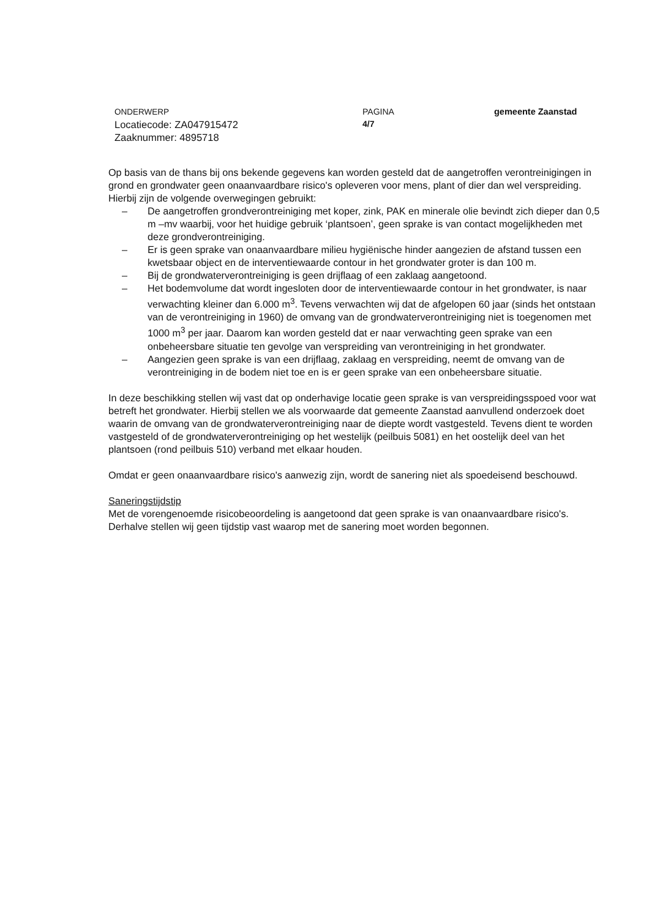ONDERWERP
Locatiecode: ZA047915472
Zaaknummer: 4895718
PAGINA
4/7
gemeente Zaanstad
Op basis van de thans bij ons bekende gegevens kan worden gesteld dat de aangetroffen verontreinigingen in grond en grondwater geen onaanvaardbare risico's opleveren voor mens, plant of dier dan wel verspreiding.
Hierbij zijn de volgende overwegingen gebruikt:
– De aangetroffen grondverontreiniging met koper, zink, PAK en minerale olie bevindt zich dieper dan 0,5 m –mv waarbij, voor het huidige gebruik ‘plantsoen’, geen sprake is van contact mogelijkheden met deze grondverontreiniging.
– Er is geen sprake van onaanvaardbare milieu hygiënische hinder aangezien de afstand tussen een kwetsbaar object en de interventiewaarde contour in het grondwater groter is dan 100 m.
– Bij de grondwaterverontreiniging is geen drijflaag of een zaklaag aangetoond.
– Het bodemvolume dat wordt ingesloten door de interventiewaarde contour in het grondwater, is naar verwachting kleiner dan 6.000 m<sup>3</sup>. Tevens verwachten wij dat de afgelopen 60 jaar (sinds het ontstaan van de verontreiniging in 1960) de omvang van de grondwaterverontreiniging niet is toegenomen met 1000 m<sup>3</sup> per jaar. Daarom kan worden gesteld dat er naar verwachting geen sprake van een onbeheersbare situatie ten gevolge van verspreiding van verontreiniging in het grondwater.
– Aangezien geen sprake is van een drijflaag, zaklaag en verspreiding, neemt de omvang van de verontreiniging in de bodem niet toe en is er geen sprake van een onbeheersbare situatie.
In deze beschikking stellen wij vast dat op onderhavige locatie geen sprake is van verspreidingsspoed voor wat betreft het grondwater. Hierbij stellen we als voorwaarde dat gemeente Zaanstad aanvullend onderzoek doet waarin de omvang van de grondwaterverontreiniging naar de diepte wordt vastgesteld. Tevens dient te worden vastgesteld of de grondwaterverontreiniging op het westelijk (peilbuis 5081) en het oostelijk deel van het plantsoen (rond peilbuis 510) verband met elkaar houden.
Omdat er geen onaanvaardbare risico's aanwezig zijn, wordt de sanering niet als spoedeisend beschouwd.
Saneringstijdstip
Met de vorengenoemde risicobeoordeling is aangetoond dat geen sprake is van onaanvaardbare risico's. Derhalve stellen wij geen tijdstip vast waarop met de sanering moet worden begonnen.